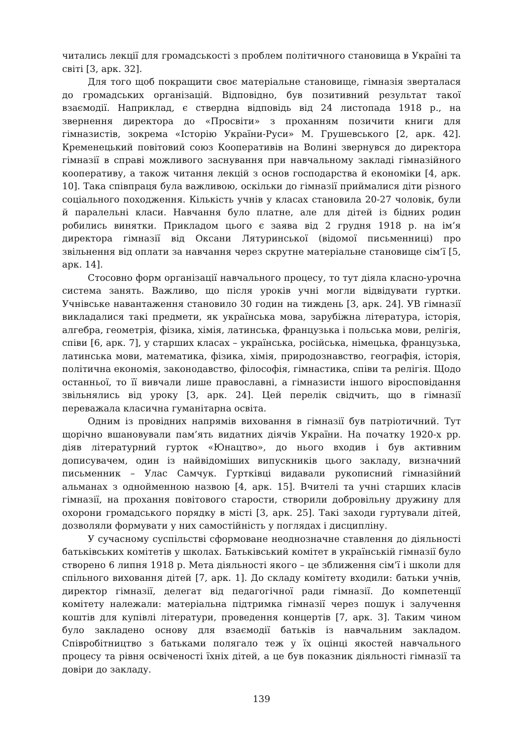читались лекції для громадськості з проблем політичного становища в Україні та світі [3, арк. 32].
Для того щоб покращити своє матеріальне становище, гімназія зверталася до громадських організацій. Відповідно, був позитивний результат такої взаємодії. Наприклад, є ствердна відповідь від 24 листопада 1918 р., на звернення директора до «Просвіти» з проханням позичити книги для гімназистів, зокрема «Історію України-Руси» М. Грушевського [2, арк. 42]. Кременецький повітовий союз Кооперативів на Волині звернувся до директора гімназії в справі можливого заснування при навчальному закладі гімназійного кооперативу, а також читання лекцій з основ господарства й економіки [4, арк. 10]. Така співпраця була важливою, оскільки до гімназії приймалися діти різного соціального походження. Кількість учнів у класах становила 20-27 чоловік, були й паралельні класи. Навчання було платне, але для дітей із бідних родин робились винятки. Прикладом цього є заява від 2 грудня 1918 р. на ім’я директора гімназії від Оксани Лятуринської (відомої письменниці) про звільнення від оплати за навчання через скрутне матеріальне становище сім’ї [5, арк. 14].
Стосовно форм організації навчального процесу, то тут діяла класно-урочна система занять. Важливо, що після уроків учні могли відвідувати гуртки. Учнівське навантаження становило 30 годин на тиждень [3, арк. 24]. УВ гімназії викладалися такі предмети, як українська мова, зарубіжна література, історія, алгебра, геометрія, фізика, хімія, латинська, французька і польська мови, релігія, співи [6, арк. 7], у старших класах – українська, російська, німецька, французька, латинська мови, математика, фізика, хімія, природознавство, географія, історія, політична економія, законодавство, філософія, гімнастика, співи та релігія. Щодо останньої, то її вивчали лише православні, а гімназисти іншого віросповідання звільнялись від уроку [3, арк. 24]. Цей перелік свідчить, що в гімназії переважала класична гуманітарна освіта.
Одним із провідних напрямів виховання в гімназії був патріотичний. Тут щорічно вшановували пам’ять видатних діячів України. На початку 1920-х рр. діяв літературний гурток «Юнацтво», до нього входив і був активним дописувачем, один із найвідоміших випускників цього закладу, визначний письменник – Улас Самчук. Гуртківці видавали рукописний гімназійний альманах з однойменною назвою [4, арк. 15]. Вчителі та учні старших класів гімназії, на прохання повітового старости, створили добровільну дружину для охорони громадського порядку в місті [3, арк. 25]. Такі заходи гуртували дітей, дозволяли формувати у них самостійність у поглядах і дисципліну.
У сучасному суспільстві сформоване неоднозначне ставлення до діяльності батьківських комітетів у школах. Батьківський комітет в українській гімназії було створено 6 липня 1918 р. Мета діяльності якого – це зближення сім’ї і школи для спільного виховання дітей [7, арк. 1]. До складу комітету входили: батьки учнів, директор гімназії, делегат від педагогічної ради гімназії. До компетенції комітету належали: матеріальна підтримка гімназії через пошук і залучення коштів для купівлі літератури, проведення концертів [7, арк. 3]. Таким чином було закладено основу для взаємодії батьків із навчальним закладом. Співробітництво з батьками полягало теж у їх оцінці якостей навчального процесу та рівня освіченості їхніх дітей, а це був показник діяльності гімназії та довіри до закладу.
139